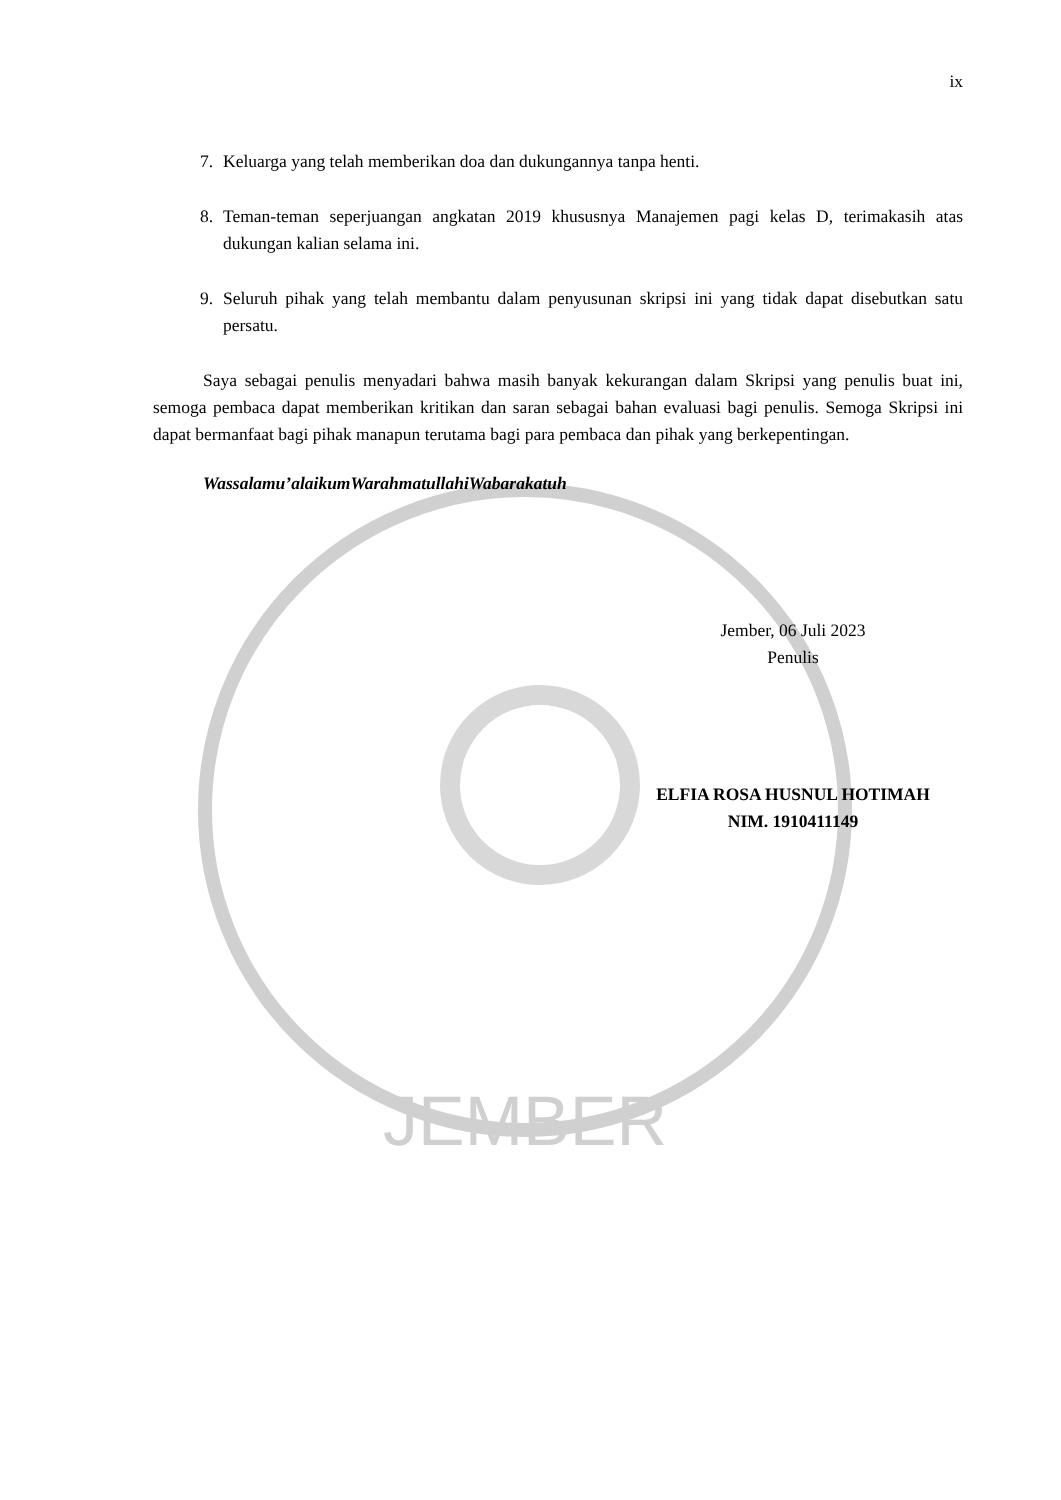JEMBER
ix
7. Keluarga yang telah memberikan doa dan dukungannya tanpa henti.
8. Teman-teman seperjuangan angkatan 2019 khususnya Manajemen pagi kelas D, terimakasih atas dukungan kalian selama ini.
9. Seluruh pihak yang telah membantu dalam penyusunan skripsi ini yang tidak dapat disebutkan satu persatu.
Saya sebagai penulis menyadari bahwa masih banyak kekurangan dalam Skripsi yang penulis buat ini, semoga pembaca dapat memberikan kritikan dan saran sebagai bahan evaluasi bagi penulis. Semoga Skripsi ini dapat bermanfaat bagi pihak manapun terutama bagi para pembaca dan pihak yang berkepentingan.
Wassalamu’alaikumWarahmatullahiWabarakatuh
Jember, 06 Juli 2023
Penulis
ELFIA ROSA HUSNUL HOTIMAH
NIM. 1910411149